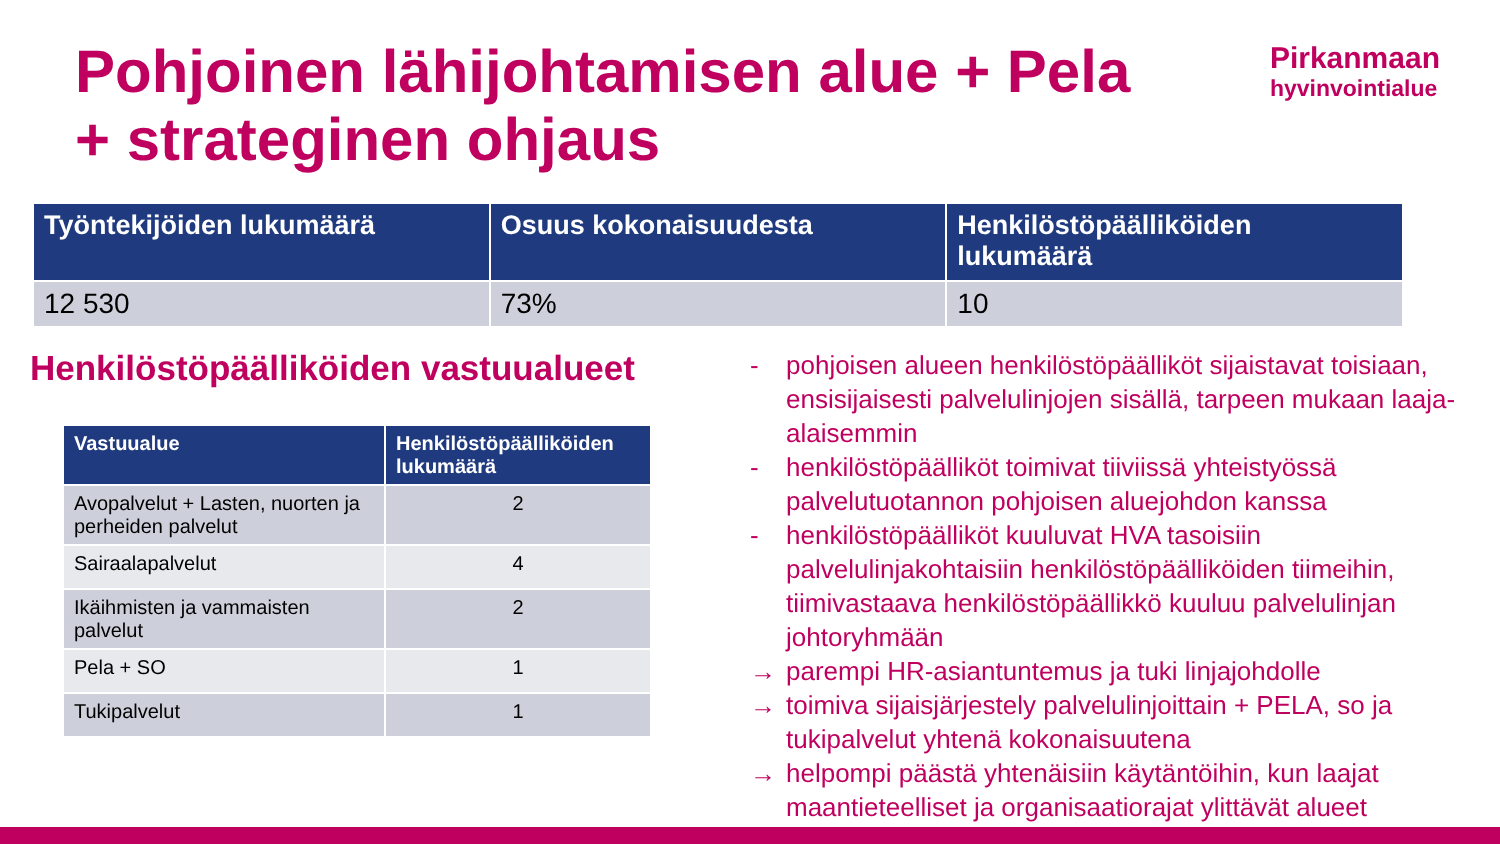Pohjoinen lähijohtamisen alue + Pela
+ strateginen ohjaus
Pirkanmaan
hyvinvointialue
| Työntekijöiden lukumäärä | Osuus kokonaisuudesta | Henkilöstöpäälliköiden lukumäärä |
| --- | --- | --- |
| 12 530 | 73% | 10 |
Henkilöstöpäälliköiden vastuualueet
| Vastuualue | Henkilöstöpäälliköiden lukumäärä |
| --- | --- |
| Avopalvelut + Lasten, nuorten ja perheiden palvelut | 2 |
| Sairaalapalvelut | 4 |
| Ikäihmisten ja vammaisten palvelut | 2 |
| Pela + SO | 1 |
| Tukipalvelut | 1 |
- pohjoisen alueen henkilöstöpäälliköt sijaistavat toisiaan, ensisijaisesti palvelulinjojen sisällä, tarpeen mukaan laaja-alaisemmin
- henkilöstöpäälliköt toimivat tiiviissä yhteistyössä palvelutuotannon pohjoisen aluejohdon kanssa
- henkilöstöpäälliköt kuuluvat HVA tasoisiin palvelulinjakohtaisiin henkilöstöpäälliköiden tiimeihin, tiimivastaava henkilöstöpäällikkö kuuluu palvelulinjan johtoryhmään
→ parempi HR-asiantuntemus ja tuki linjajohdolle
→ toimiva sijaisjärjestely palvelulinjoittain + PELA, so ja tukipalvelut yhtenä kokonaisuutena
→ helpompi päästä yhtenäisiin käytäntöihin, kun laajat maantieteelliset ja organisaatiorajat ylittävät alueet